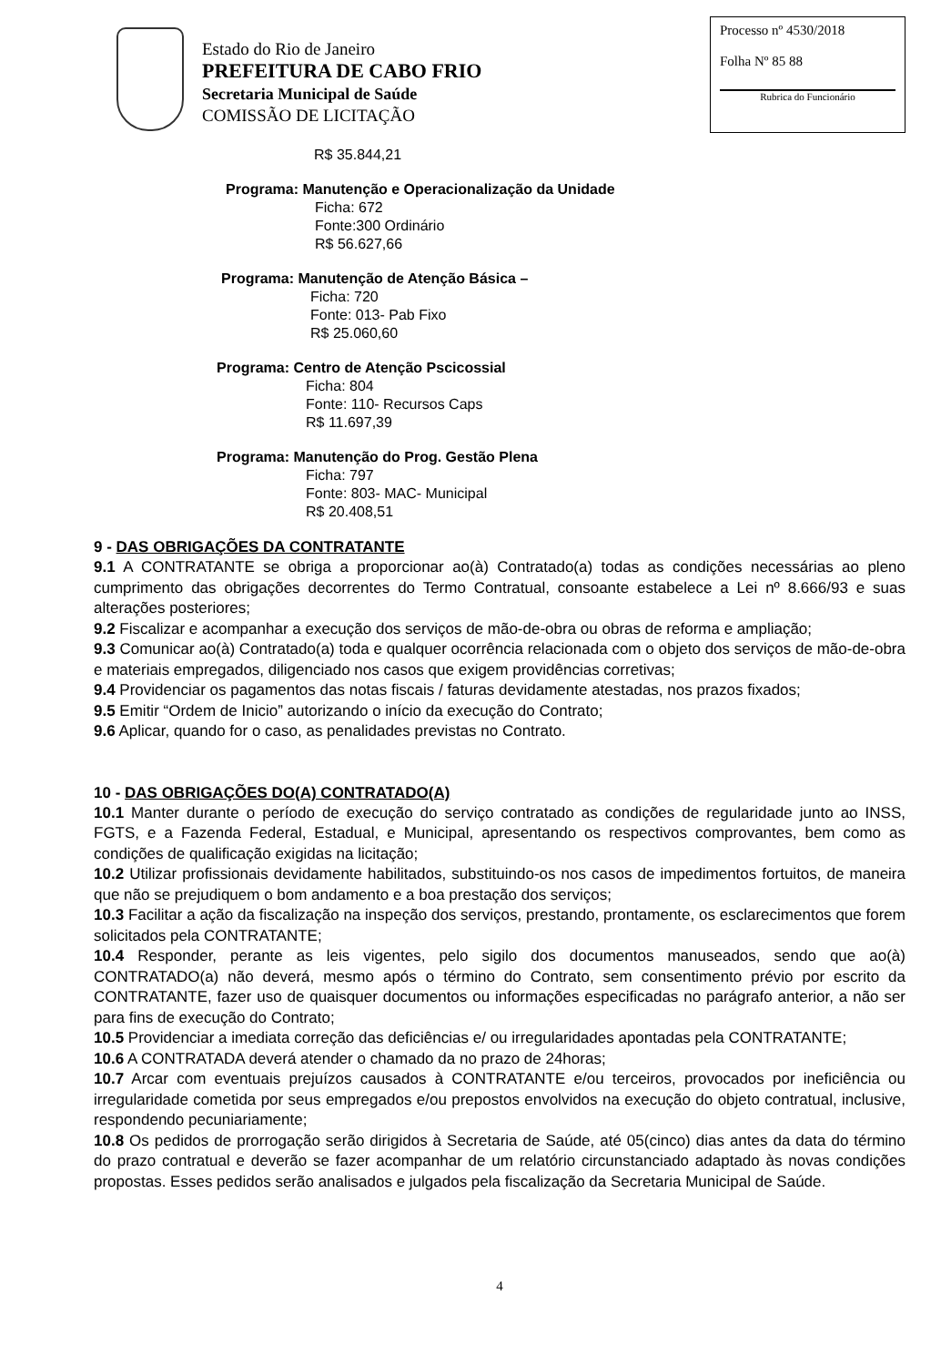Estado do Rio de Janeiro
PREFEITURA DE CABO FRIO
Secretaria Municipal de Saúde
COMISSÃO DE LICITAÇÃO
Processo nº 4530/2018
Folha Nº 85 88
Rubrica do Funcionário
R$ 35.844,21
Programa: Manutenção e Operacionalização da Unidade
Ficha: 672
Fonte:300 Ordinário
R$ 56.627,66
Programa: Manutenção de Atenção Básica –
Ficha: 720
Fonte: 013- Pab Fixo
R$ 25.060,60
Programa: Centro de Atenção Pscicossial
Ficha: 804
Fonte: 110- Recursos Caps
R$ 11.697,39
Programa: Manutenção do Prog. Gestão Plena
Ficha: 797
Fonte: 803- MAC- Municipal
R$ 20.408,51
9 - DAS OBRIGAÇÕES DA CONTRATANTE
9.1 A CONTRATANTE se obriga a proporcionar ao(à) Contratado(a) todas as condições necessárias ao pleno cumprimento das obrigações decorrentes do Termo Contratual, consoante estabelece a Lei nº 8.666/93 e suas alterações posteriores;
9.2 Fiscalizar e acompanhar a execução dos serviços de mão-de-obra ou obras de reforma e ampliação;
9.3 Comunicar ao(à) Contratado(a) toda e qualquer ocorrência relacionada com o objeto dos serviços de mão-de-obra e materiais empregados, diligenciado nos casos que exigem providências corretivas;
9.4 Providenciar os pagamentos das notas fiscais / faturas devidamente atestadas, nos prazos fixados;
9.5 Emitir “Ordem de Inicio” autorizando o início da execução do Contrato;
9.6 Aplicar, quando for o caso, as penalidades previstas no Contrato.
10 - DAS OBRIGAÇÕES DO(A) CONTRATADO(A)
10.1 Manter durante o período de execução do serviço contratado as condições de regularidade junto ao INSS, FGTS, e a Fazenda Federal, Estadual, e Municipal, apresentando os respectivos comprovantes, bem como as condições de qualificação exigidas na licitação;
10.2 Utilizar profissionais devidamente habilitados, substituindo-os nos casos de impedimentos fortuitos, de maneira que não se prejudiquem o bom andamento e a boa prestação dos serviços;
10.3 Facilitar a ação da fiscalização na inspeção dos serviços, prestando, prontamente, os esclarecimentos que forem solicitados pela CONTRATANTE;
10.4 Responder, perante as leis vigentes, pelo sigilo dos documentos manuseados, sendo que ao(à) CONTRATADO(a) não deverá, mesmo após o término do Contrato, sem consentimento prévio por escrito da CONTRATANTE, fazer uso de quaisquer documentos ou informações especificadas no parágrafo anterior, a não ser para fins de execução do Contrato;
10.5 Providenciar a imediata correção das deficiências e/ ou irregularidades apontadas pela CONTRATANTE;
10.6 A CONTRATADA deverá atender o chamado da no prazo de 24horas;
10.7 Arcar com eventuais prejuízos causados à CONTRATANTE e/ou terceiros, provocados por ineficiência ou irregularidade cometida por seus empregados e/ou prepostos envolvidos na execução do objeto contratual, inclusive, respondendo pecuniariamente;
10.8 Os pedidos de prorrogação serão dirigidos à Secretaria de Saúde, até 05(cinco) dias antes da data do término do prazo contratual e deverão se fazer acompanhar de um relatório circunstanciado adaptado às novas condições propostas. Esses pedidos serão analisados e julgados pela fiscalização da Secretaria Municipal de Saúde.
4